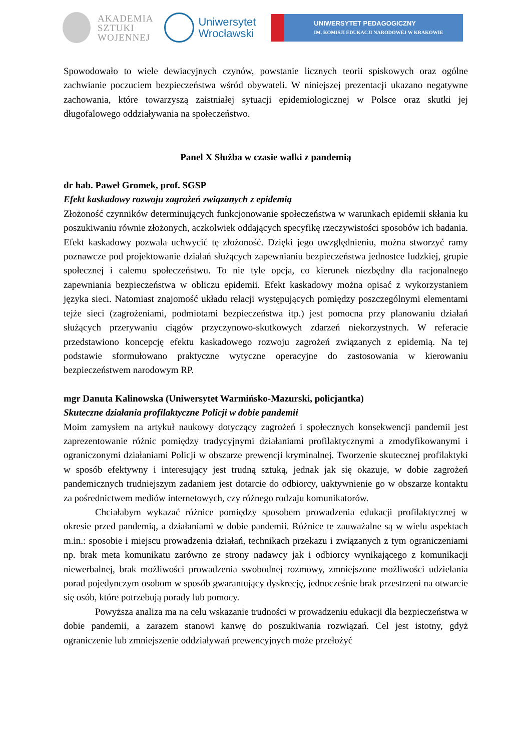AKADEMIA
SZTUKI
WOJENNEJ
Uniwersytet
Wrocławski
UNIWERSYTET PEDAGOGICZNY
IM. KOMISJI EDUKACJI NARODOWEJ W KRAKOWIE
Spowodowało to wiele dewiacyjnych czynów, powstanie licznych teorii spiskowych oraz ogólne zachwianie poczuciem bezpieczeństwa wśród obywateli. W niniejszej prezentacji ukazano negatywne zachowania, które towarzyszą zaistniałej sytuacji epidemiologicznej w Polsce oraz skutki jej długofalowego oddziaływania na społeczeństwo.
Panel X Służba w czasie walki z pandemią
dr hab. Paweł Gromek, prof. SGSP
Efekt kaskadowy rozwoju zagrożeń związanych z epidemią
Złożoność czynników determinujących funkcjonowanie społeczeństwa w warunkach epidemii skłania ku poszukiwaniu równie złożonych, aczkolwiek oddających specyfikę rzeczywistości sposobów ich badania. Efekt kaskadowy pozwala uchwycić tę złożoność. Dzięki jego uwzględnieniu, można stworzyć ramy poznawcze pod projektowanie działań służących zapewnianiu bezpieczeństwa jednostce ludzkiej, grupie społecznej i całemu społeczeństwu. To nie tyle opcja, co kierunek niezbędny dla racjonalnego zapewniania bezpieczeństwa w obliczu epidemii. Efekt kaskadowy można opisać z wykorzystaniem języka sieci. Natomiast znajomość układu relacji występujących pomiędzy poszczególnymi elementami tejże sieci (zagrożeniami, podmiotami bezpieczeństwa itp.) jest pomocna przy planowaniu działań służących przerywaniu ciągów przyczynowo-skutkowych zdarzeń niekorzystnych. W referacie przedstawiono koncepcję efektu kaskadowego rozwoju zagrożeń związanych z epidemią. Na tej podstawie sformułowano praktyczne wytyczne operacyjne do zastosowania w kierowaniu bezpieczeństwem narodowym RP.
mgr Danuta Kalinowska (Uniwersytet Warmińsko-Mazurski, policjantka)
Skuteczne działania profilaktyczne Policji w dobie pandemii
Moim zamysłem na artykuł naukowy dotyczący zagrożeń i społecznych konsekwencji pandemii jest zaprezentowanie różnic pomiędzy tradycyjnymi działaniami profilaktycznymi a zmodyfikowanymi i ograniczonymi działaniami Policji w obszarze prewencji kryminalnej. Tworzenie skutecznej profilaktyki w sposób efektywny i interesujący jest trudną sztuką, jednak jak się okazuje, w dobie zagrożeń pandemicznych trudniejszym zadaniem jest dotarcie do odbiorcy, uaktywnienie go w obszarze kontaktu za pośrednictwem mediów internetowych, czy różnego rodzaju komunikatorów.
Chciałabym wykazać różnice pomiędzy sposobem prowadzenia edukacji profilaktycznej w okresie przed pandemią, a działaniami w dobie pandemii. Różnice te zauważalne są w wielu aspektach m.in.: sposobie i miejscu prowadzenia działań, technikach przekazu i związanych z tym ograniczeniami np. brak meta komunikatu zarówno ze strony nadawcy jak i odbiorcy wynikającego z komunikacji niewerbalnej, brak możliwości prowadzenia swobodnej rozmowy, zmniejszone możliwości udzielania porad pojedynczym osobom w sposób gwarantujący dyskrecję, jednocześnie brak przestrzeni na otwarcie się osób, które potrzebują porady lub pomocy.
Powyższa analiza ma na celu wskazanie trudności w prowadzeniu edukacji dla bezpieczeństwa w dobie pandemii, a zarazem stanowi kanwę do poszukiwania rozwiązań. Cel jest istotny, gdyż ograniczenie lub zmniejszenie oddziaływań prewencyjnych może przełożyć